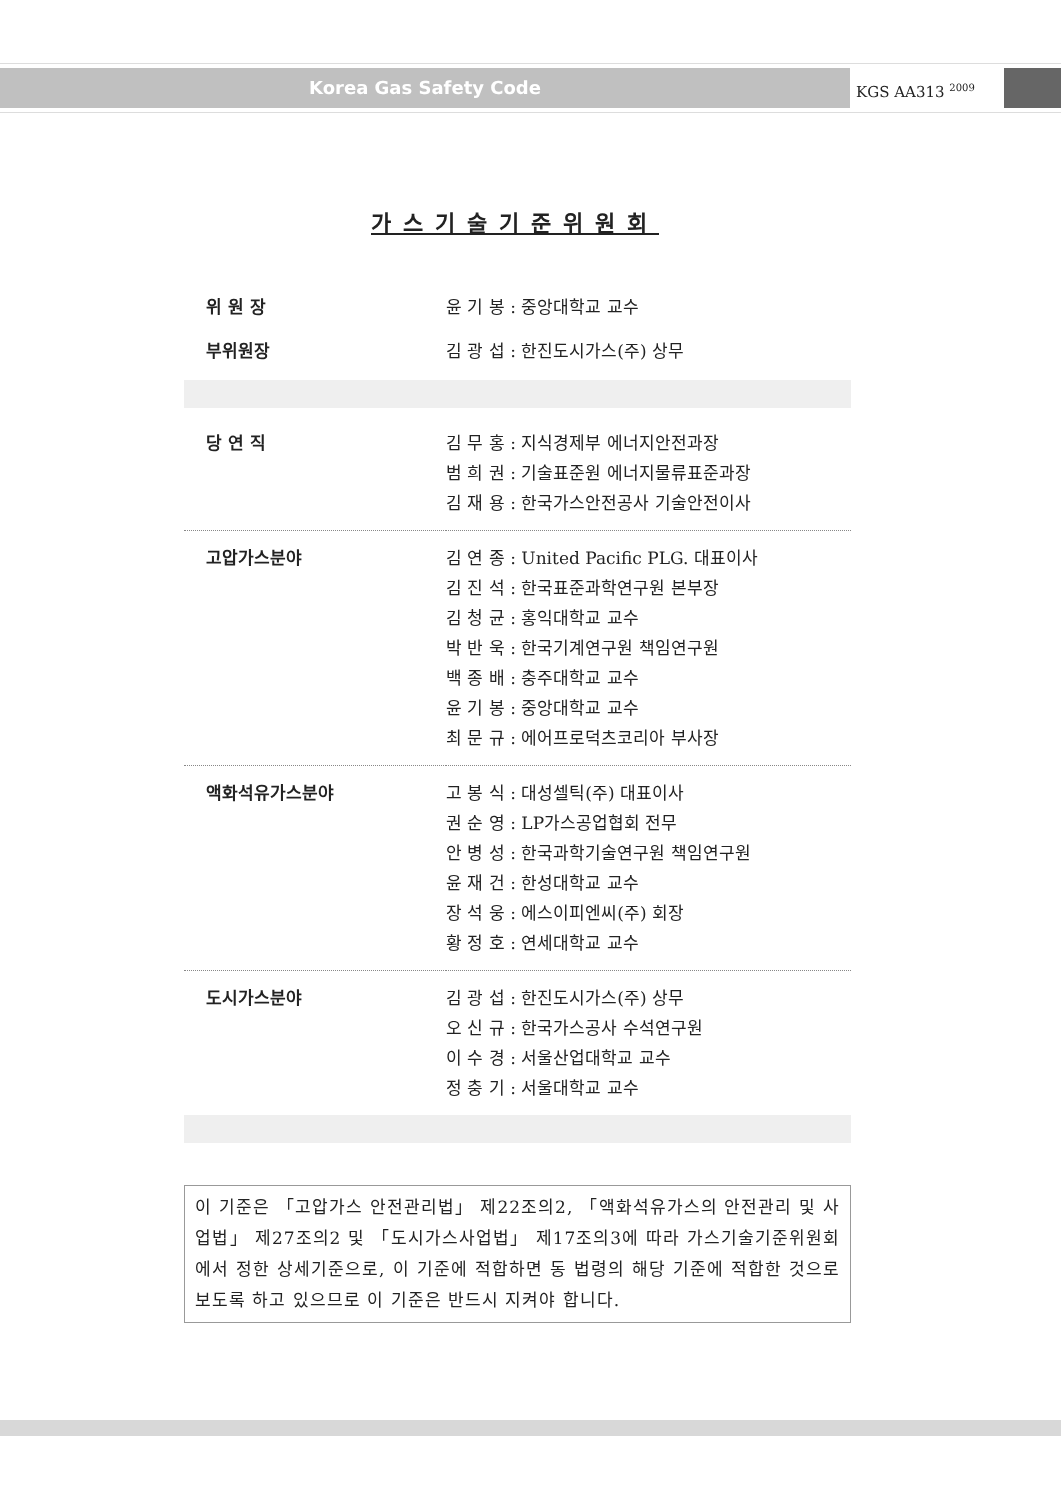Korea Gas Safety Code
KGS AA313 <sup>2009</sup>
가스기술기준위원회
| 위 원 장 | 윤 기 봉 : 중앙대학교 교수 |
| 부위원장 | 김 광 섭 : 한진도시가스(주) 상무 |
| 당 연 직 | 김 무 홍 : 지식경제부 에너지안전과장 범 희 권 : 기술표준원 에너지물류표준과장 김 재 용 : 한국가스안전공사 기술안전이사 |
| 고압가스분야 | 김 연 종 : United Pacific PLG. 대표이사 김 진 석 : 한국표준과학연구원 본부장 김 청 균 : 홍익대학교 교수 박 반 욱 : 한국기계연구원 책임연구원 백 종 배 : 충주대학교 교수 윤 기 봉 : 중앙대학교 교수 최 문 규 : 에어프로덕츠코리아 부사장 |
| 액화석유가스분야 | 고 봉 식 : 대성셀틱(주) 대표이사 권 순 영 : LP가스공업협회 전무 안 병 성 : 한국과학기술연구원 책임연구원 윤 재 건 : 한성대학교 교수 장 석 웅 : 에스이피엔씨(주) 회장 황 정 호 : 연세대학교 교수 |
| 도시가스분야 | 김 광 섭 : 한진도시가스(주) 상무 오 신 규 : 한국가스공사 수석연구원 이 수 경 : 서울산업대학교 교수 정 충 기 : 서울대학교 교수 |
이 기준은 「고압가스 안전관리법」 제22조의2, 「액화석유가스의 안전관리 및 사업법」 제27조의2 및 「도시가스사업법」 제17조의3에 따라 가스기술기준위원회에서 정한 상세기준으로, 이 기준에 적합하면 동 법령의 해당 기준에 적합한 것으로 보도록 하고 있으므로 이 기준은 반드시 지켜야 합니다.